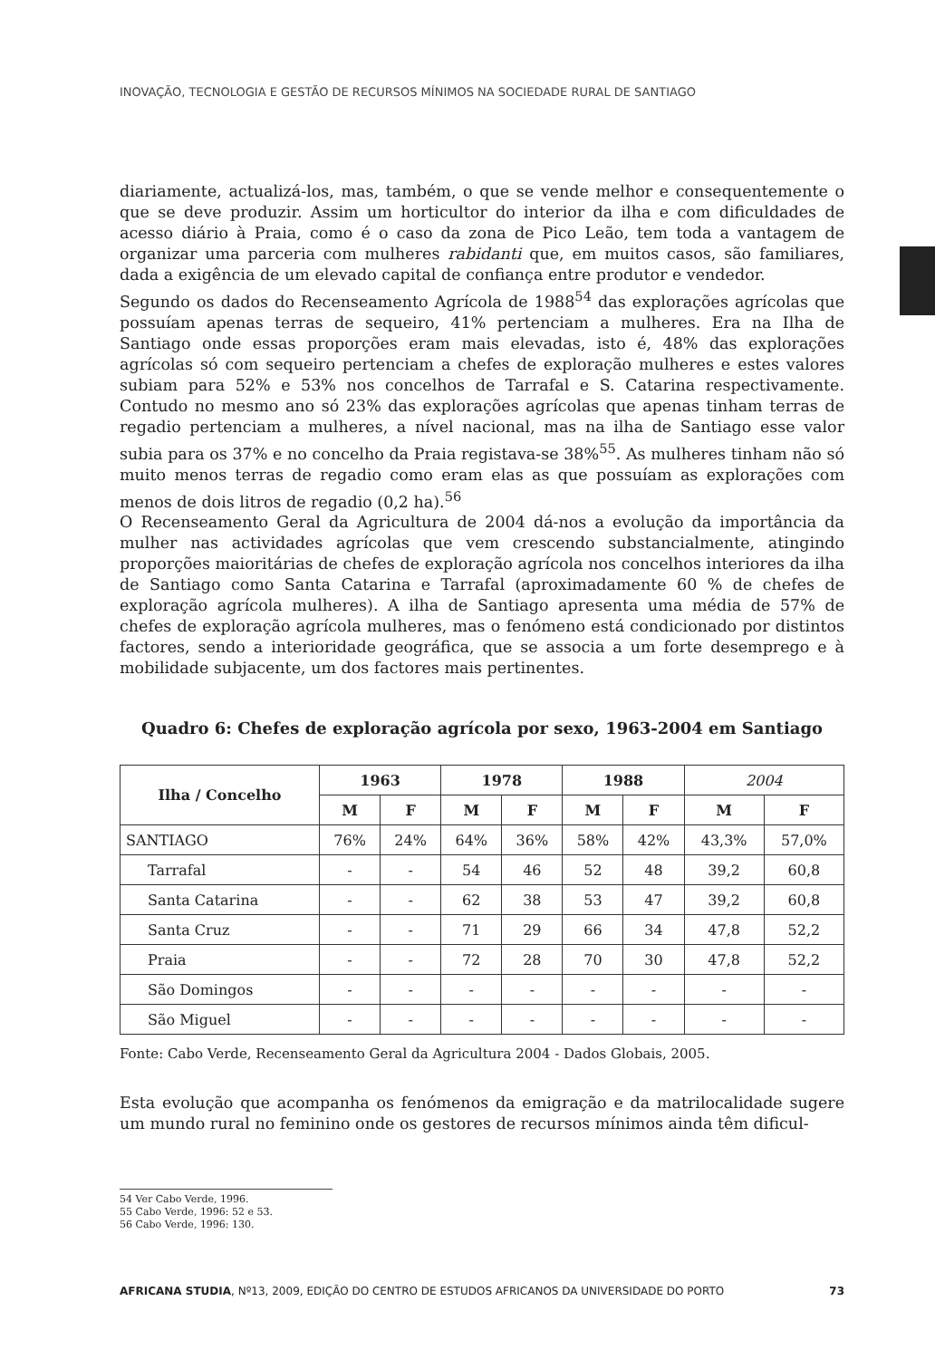INOVAÇÃO, TECNOLOGIA E GESTÃO DE RECURSOS MÍNIMOS NA SOCIEDADE RURAL DE SANTIAGO
diariamente, actualizá-los, mas, também, o que se vende melhor e consequentemente o que se deve produzir. Assim um horticultor do interior da ilha e com dificuldades de acesso diário à Praia, como é o caso da zona de Pico Leão, tem toda a vantagem de organizar uma parceria com mulheres rabidanti que, em muitos casos, são familiares, dada a exigência de um elevado capital de confiança entre produtor e vendedor.
Segundo os dados do Recenseamento Agrícola de 1988<sup>54</sup> das explorações agrícolas que possuíam apenas terras de sequeiro, 41% pertenciam a mulheres. Era na Ilha de Santiago onde essas proporções eram mais elevadas, isto é, 48% das explorações agrícolas só com sequeiro pertenciam a chefes de exploração mulheres e estes valores subiam para 52% e 53% nos concelhos de Tarrafal e S. Catarina respectivamente. Contudo no mesmo ano só 23% das explorações agrícolas que apenas tinham terras de regadio pertenciam a mulheres, a nível nacional, mas na ilha de Santiago esse valor subia para os 37% e no concelho da Praia registava-se 38%<sup>55</sup>. As mulheres tinham não só muito menos terras de regadio como eram elas as que possuíam as explorações com menos de dois litros de regadio (0,2 ha).<sup>56</sup>
O Recenseamento Geral da Agricultura de 2004 dá-nos a evolução da importância da mulher nas actividades agrícolas que vem crescendo substancialmente, atingindo proporções maioritárias de chefes de exploração agrícola nos concelhos interiores da ilha de Santiago como Santa Catarina e Tarrafal (aproximadamente 60 % de chefes de exploração agrícola mulheres). A ilha de Santiago apresenta uma média de 57% de chefes de exploração agrícola mulheres, mas o fenómeno está condicionado por distintos factores, sendo a interioridade geográfica, que se associa a um forte desemprego e à mobilidade subjacente, um dos factores mais pertinentes.
Quadro 6: Chefes de exploração agrícola por sexo, 1963-2004 em Santiago
| Ilha / Concelho | 1963 | | 1978 | | 1988 | | 2004 | |
| --- | --- | --- | --- | --- | --- | --- | --- | --- |
| | M | F | M | F | M | F | M | F |
| SANTIAGO | 76% | 24% | 64% | 36% | 58% | 42% | 43,3% | 57,0% |
| Tarrafal | - | - | 54 | 46 | 52 | 48 | 39,2 | 60,8 |
| Santa Catarina | - | - | 62 | 38 | 53 | 47 | 39,2 | 60,8 |
| Santa Cruz | - | - | 71 | 29 | 66 | 34 | 47,8 | 52,2 |
| Praia | - | - | 72 | 28 | 70 | 30 | 47,8 | 52,2 |
| São Domingos | - | - | - | - | - | - | - | - |
| São Miguel | - | - | - | - | - | - | - | - |
Fonte: Cabo Verde, Recenseamento Geral da Agricultura 2004 - Dados Globais, 2005.
Esta evolução que acompanha os fenómenos da emigração e da matrilocalidade sugere um mundo rural no feminino onde os gestores de recursos mínimos ainda têm dificul-
54 Ver Cabo Verde, 1996.
55 Cabo Verde, 1996: 52 e 53.
56 Cabo Verde, 1996: 130.
AFRICANA STUDIA, Nº13, 2009, EDIÇÃO DO CENTRO DE ESTUDOS AFRICANOS DA UNIVERSIDADE DO PORTO 73